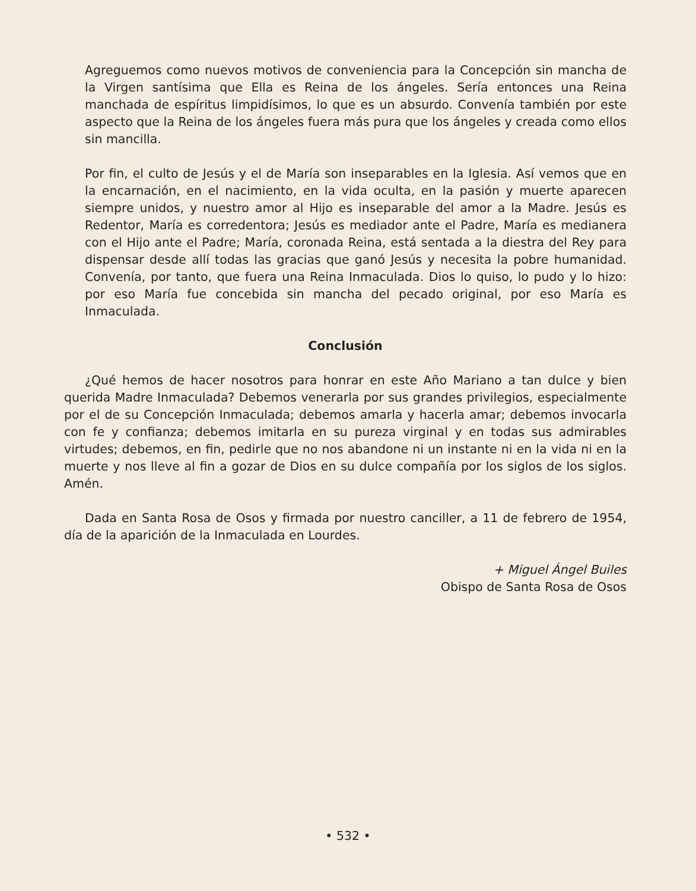Agreguemos como nuevos motivos de conveniencia para la Concepción sin mancha de la Virgen santísima que Ella es Reina de los ángeles. Sería entonces una Reina manchada de espíritus limpidísimos, lo que es un absurdo. Convenía también por este aspecto que la Reina de los ángeles fuera más pura que los ángeles y creada como ellos sin mancilla.
Por fin, el culto de Jesús y el de María son inseparables en la Iglesia. Así vemos que en la encarnación, en el nacimiento, en la vida oculta, en la pasión y muerte aparecen siempre unidos, y nuestro amor al Hijo es inseparable del amor a la Madre. Jesús es Redentor, María es corredentora; Jesús es mediador ante el Padre, María es medianera con el Hijo ante el Padre; María, coronada Reina, está sentada a la diestra del Rey para dispensar desde allí todas las gracias que ganó Jesús y necesita la pobre humanidad. Convenía, por tanto, que fuera una Reina Inmaculada. Dios lo quiso, lo pudo y lo hizo: por eso María fue concebida sin mancha del pecado original, por eso María es Inmaculada.
Conclusión
¿Qué hemos de hacer nosotros para honrar en este Año Mariano a tan dulce y bien querida Madre Inmaculada? Debemos venerarla por sus grandes privilegios, especialmente por el de su Concepción Inmaculada; debemos amarla y hacerla amar; debemos invocarla con fe y confianza; debemos imitarla en su pureza virginal y en todas sus admirables virtudes; debemos, en fin, pedirle que no nos abandone ni un instante ni en la vida ni en la muerte y nos lleve al fin a gozar de Dios en su dulce compañía por los siglos de los siglos. Amén.
Dada en Santa Rosa de Osos y firmada por nuestro canciller, a 11 de febrero de 1954, día de la aparición de la Inmaculada en Lourdes.
+ Miguel Ángel Builes
Obispo de Santa Rosa de Osos
• 532 •